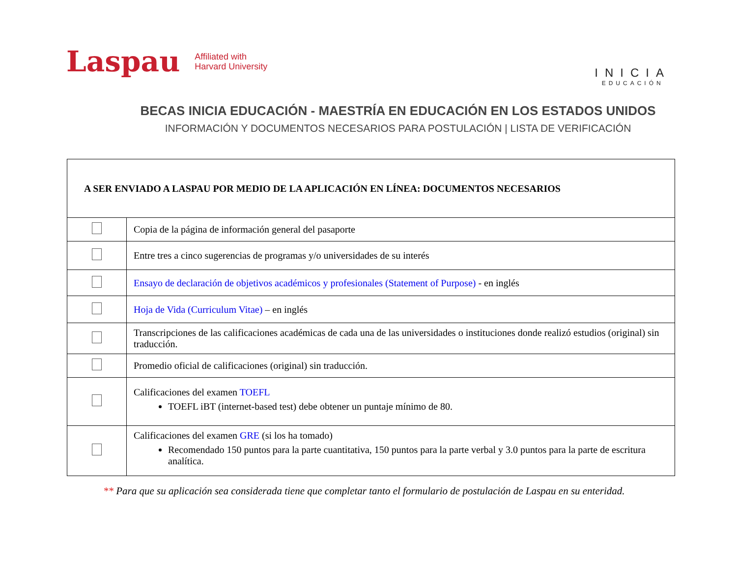Laspau
Affiliated with
Harvard University
INICIA
EDUCACIÓN
BECAS INICIA EDUCACIÓN - MAESTRÍA EN EDUCACIÓN EN LOS ESTADOS UNIDOS
INFORMACIÓN Y DOCUMENTOS NECESARIOS PARA POSTULACIÓN | LISTA DE VERIFICACIÓN
| A SER ENVIADO A LASPAU POR MEDIO DE LA APLICACIÓN EN LÍNEA: DOCUMENTOS NECESARIOS | |
| --- | --- |
| | Copia de la página de información general del pasaporte |
| | Entre tres a cinco sugerencias de programas y/o universidades de su interés |
| | Ensayo de declaración de objetivos académicos y profesionales (Statement of Purpose) - en inglés |
| | Hoja de Vida (Curriculum Vitae) – en inglés |
| | Transcripciones de las calificaciones académicas de cada una de las universidades o instituciones donde realizó estudios (original) sin traducción. |
| | Promedio oficial de calificaciones (original) sin traducción. |
| | Calificaciones del examen TOEFL TOEFL iBT (internet-based test) debe obtener un puntaje mínimo de 80. |
| | Calificaciones del examen GRE (si los ha tomado) Recomendado 150 puntos para la parte cuantitativa, 150 puntos para la parte verbal y 3.0 puntos para la parte de escritura analítica. |
** Para que su aplicación sea considerada tiene que completar tanto el formulario de postulación de Laspau en su enteridad.